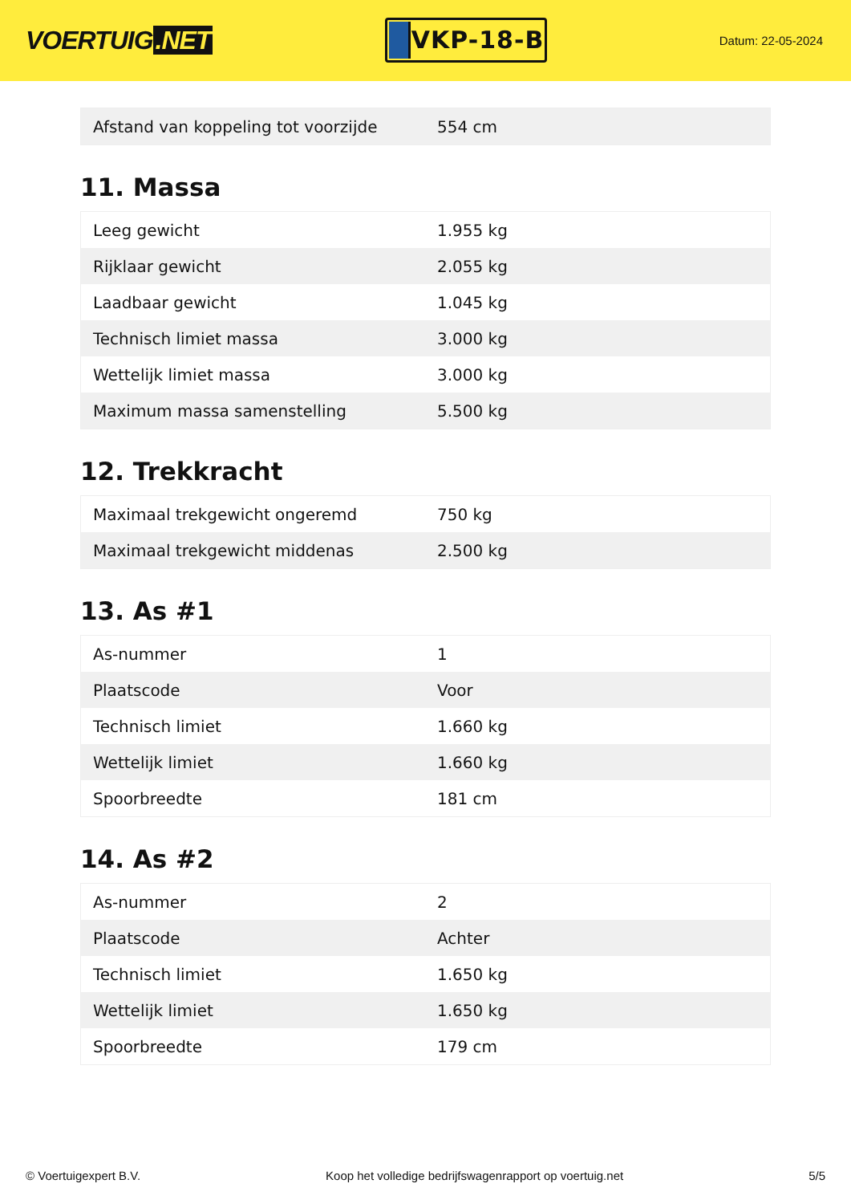VOERTUIG.NET
VKP-18-B
Datum: 22-05-2024
| Afstand van koppeling tot voorzijde | 554 cm |
11. Massa
| Leeg gewicht | 1.955 kg |
| Rijklaar gewicht | 2.055 kg |
| Laadbaar gewicht | 1.045 kg |
| Technisch limiet massa | 3.000 kg |
| Wettelijk limiet massa | 3.000 kg |
| Maximum massa samenstelling | 5.500 kg |
12. Trekkracht
| Maximaal trekgewicht ongeremd | 750 kg |
| Maximaal trekgewicht middenas | 2.500 kg |
13. As #1
| As-nummer | 1 |
| Plaatscode | Voor |
| Technisch limiet | 1.660 kg |
| Wettelijk limiet | 1.660 kg |
| Spoorbreedte | 181 cm |
14. As #2
| As-nummer | 2 |
| Plaatscode | Achter |
| Technisch limiet | 1.650 kg |
| Wettelijk limiet | 1.650 kg |
| Spoorbreedte | 179 cm |
© Voertuigexpert B.V. Koop het volledige bedrijfswagenrapport op voertuig.net 5/5